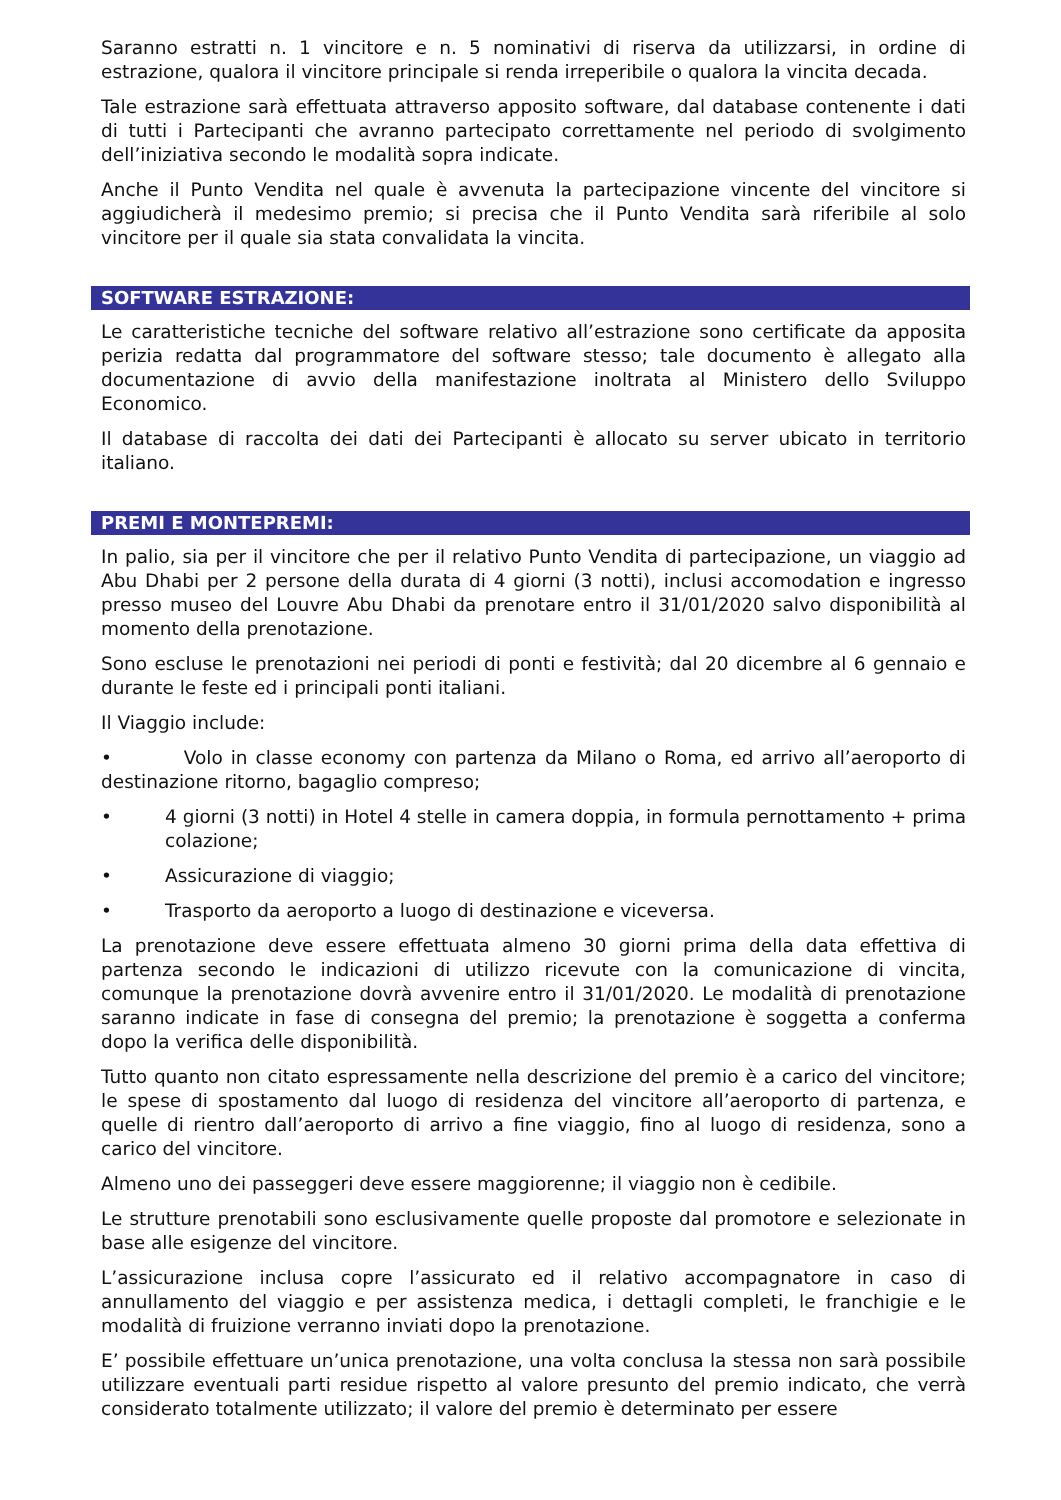Saranno estratti n. 1 vincitore e n. 5 nominativi di riserva da utilizzarsi, in ordine di estrazione, qualora il vincitore principale si renda irreperibile o qualora la vincita decada.
Tale estrazione sarà effettuata attraverso apposito software, dal database contenente i dati di tutti i Partecipanti che avranno partecipato correttamente nel periodo di svolgimento dell’iniziativa secondo le modalità sopra indicate.
Anche il Punto Vendita nel quale è avvenuta la partecipazione vincente del vincitore si aggiudicherà il medesimo premio; si precisa che il Punto Vendita sarà riferibile al solo vincitore per il quale sia stata convalidata la vincita.
SOFTWARE ESTRAZIONE:
Le caratteristiche tecniche del software relativo all’estrazione sono certificate da apposita perizia redatta dal programmatore del software stesso; tale documento è allegato alla documentazione di avvio della manifestazione inoltrata al Ministero dello Sviluppo Economico.
Il database di raccolta dei dati dei Partecipanti è allocato su server ubicato in territorio italiano.
PREMI E MONTEPREMI:
In palio, sia per il vincitore che per il relativo Punto Vendita di partecipazione, un viaggio ad Abu Dhabi per 2 persone della durata di 4 giorni (3 notti), inclusi accomodation e ingresso presso museo del Louvre Abu Dhabi da prenotare entro il 31/01/2020 salvo disponibilità al momento della prenotazione.
Sono escluse le prenotazioni nei periodi di ponti e festività; dal 20 dicembre al 6 gennaio e durante le feste ed i principali ponti italiani.
Il Viaggio include:
• Volo in classe economy con partenza da Milano o Roma, ed arrivo all’aeroporto di destinazione ritorno, bagaglio compreso;
• 4 giorni (3 notti) in Hotel 4 stelle in camera doppia, in formula pernottamento + prima colazione;
• Assicurazione di viaggio;
• Trasporto da aeroporto a luogo di destinazione e viceversa.
La prenotazione deve essere effettuata almeno 30 giorni prima della data effettiva di partenza secondo le indicazioni di utilizzo ricevute con la comunicazione di vincita, comunque la prenotazione dovrà avvenire entro il 31/01/2020. Le modalità di prenotazione saranno indicate in fase di consegna del premio; la prenotazione è soggetta a conferma dopo la verifica delle disponibilità.
Tutto quanto non citato espressamente nella descrizione del premio è a carico del vincitore; le spese di spostamento dal luogo di residenza del vincitore all’aeroporto di partenza, e quelle di rientro dall’aeroporto di arrivo a fine viaggio, fino al luogo di residenza, sono a carico del vincitore.
Almeno uno dei passeggeri deve essere maggiorenne; il viaggio non è cedibile.
Le strutture prenotabili sono esclusivamente quelle proposte dal promotore e selezionate in base alle esigenze del vincitore.
L’assicurazione inclusa copre l’assicurato ed il relativo accompagnatore in caso di annullamento del viaggio e per assistenza medica, i dettagli completi, le franchigie e le modalità di fruizione verranno inviati dopo la prenotazione.
E’ possibile effettuare un’unica prenotazione, una volta conclusa la stessa non sarà possibile utilizzare eventuali parti residue rispetto al valore presunto del premio indicato, che verrà considerato totalmente utilizzato; il valore del premio è determinato per essere